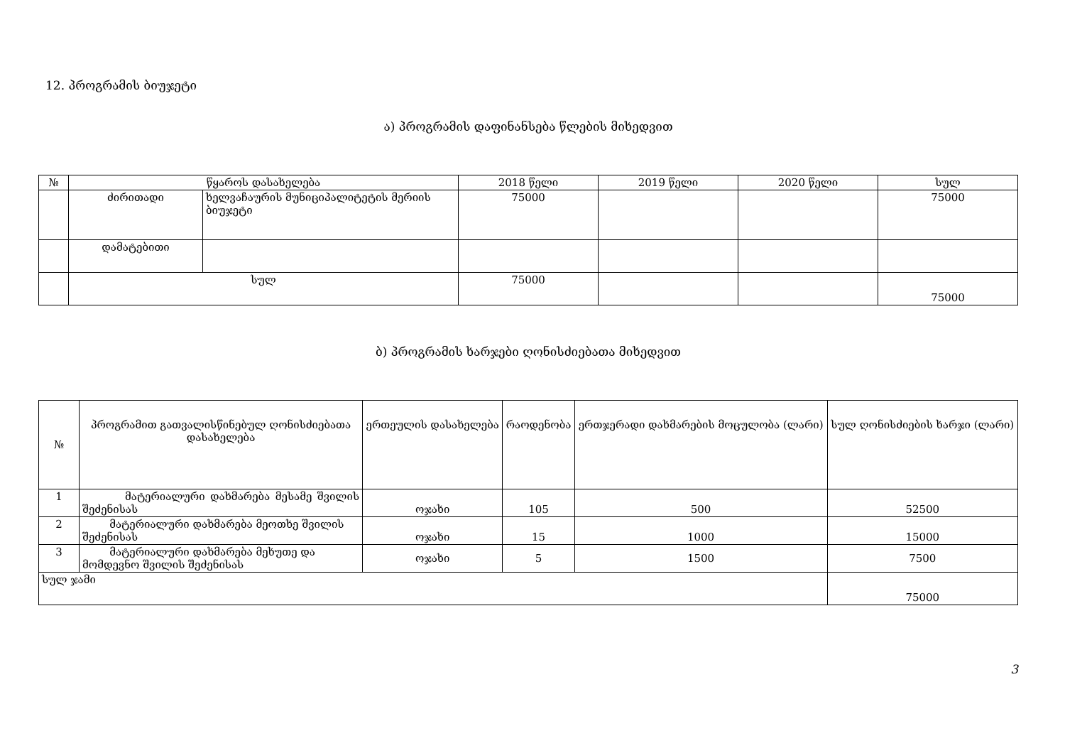12. პროგრამის ბიუჯეტი
ა) პროგრამის დაფინანსება წლების მიხედვით
| № | წყაროს დასახელება | | 2018 წელი | 2019 წელი | 2020 წელი | სულ |
| --- | --- | --- | --- | --- | --- | --- |
| | ძირითადი | ხელვაჩაურის მუნიციპალიტეტის მერიის ბიუჯეტი | 75000 | | | 75000 |
| | დამატებითი | | | | | |
| | სულ | | 75000 | | | 75000 |
ბ) პროგრამის ხარჯები ღონისძიებათა მიხედვით
| № | პროგრამით გათვალისწინებულ ღონისძიებათა დასახელება | ერთეულის დასახელება | რაოდენობა | ერთჯერადი დახმარების მოცულობა (ლარი) | სულ ღონისძიების ხარჯი (ლარი) |
| --- | --- | --- | --- | --- | --- |
| 1 | მატერიალური დახმარება მესამე შვილის შეძენისას | ოჯახი | 105 | 500 | 52500 |
| 2 | მატერიალური დახმარება მეოთხე შვილის შეძენისას | ოჯახი | 15 | 1000 | 15000 |
| 3 | მატერიალური დახმარება მეხუთე და მომდევნო შვილის შეძენისას | ოჯახი | 5 | 1500 | 7500 |
| სულ ჯამი | | | | | 75000 |
3